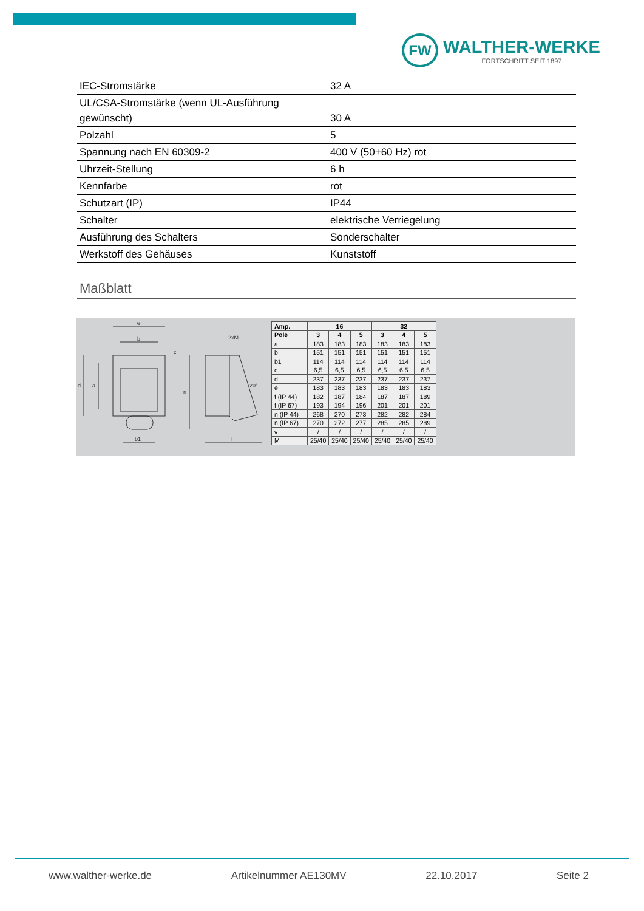FW
WALTHER-WERKE
FORTSCHRITT SEIT 1897
| IEC-Stromstärke | 32 A |
| UL/CSA-Stromstärke (wenn UL-Ausführung gewünscht) | 30 A |
| Polzahl | 5 |
| Spannung nach EN 60309-2 | 400 V (50+60 Hz) rot |
| Uhrzeit-Stellung | 6 h |
| Kennfarbe | rot |
| Schutzart (IP) | IP44 |
| Schalter | elektrische Verriegelung |
| Ausführung des Schalters | Sonderschalter |
| Werkstoff des Gehäuses | Kunststoff |
Maßblatt
e
b
d
a
n
b1
f
2xM
20°
c
| Amp. | 16 | | | 32 | | |
| Pole | 3 | 4 | 5 | 3 | 4 | 5 |
| a | 183 | 183 | 183 | 183 | 183 | 183 |
| b | 151 | 151 | 151 | 151 | 151 | 151 |
| b1 | 114 | 114 | 114 | 114 | 114 | 114 |
| c | 6,5 | 6,5 | 6,5 | 6,5 | 6,5 | 6,5 |
| d | 237 | 237 | 237 | 237 | 237 | 237 |
| e | 183 | 183 | 183 | 183 | 183 | 183 |
| f (IP 44) | 182 | 187 | 184 | 187 | 187 | 189 |
| f (IP 67) | 193 | 194 | 196 | 201 | 201 | 201 |
| n (IP 44) | 268 | 270 | 273 | 282 | 282 | 284 |
| n (IP 67) | 270 | 272 | 277 | 285 | 285 | 289 |
| v | / | / | / | / | / | / |
| M | 25/40 | 25/40 | 25/40 | 25/40 | 25/40 | 25/40 |
www.walther-werke.de Artikelnummer AE130MV 22.10.2017 Seite 2